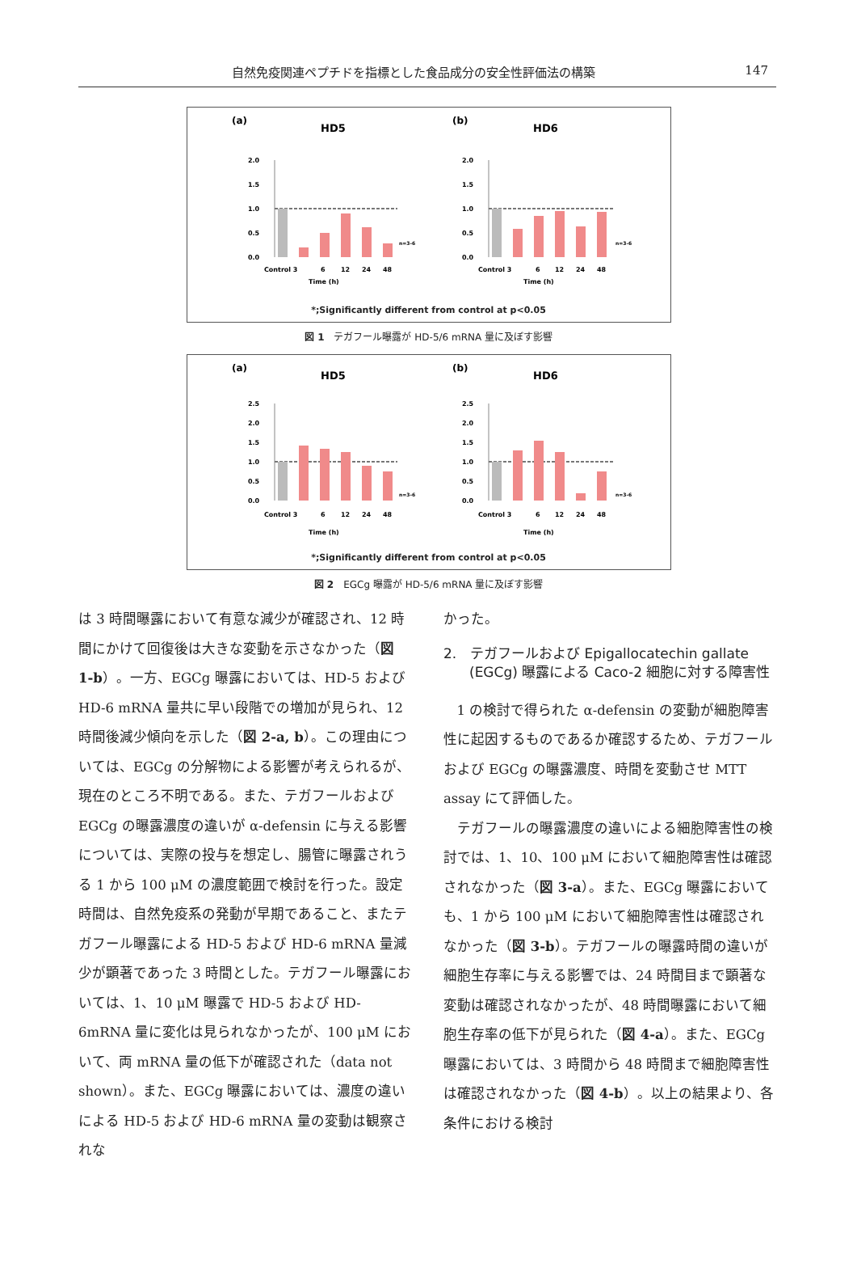自然免疫関連ペプチドを指標とした食品成分の安全性評価法の構築 147
(a)
HD5
2.0
1.5
1.0
0.5
0.0
Control 3
6
12
24
48
Time (h)
n=3-6
(b)
HD6
2.0
1.5
1.0
0.5
0.0
Control 3
6
12
24
48
Time (h)
n=3-6
*;Significantly different from control at p<0.05
図 1　テガフール曝露が HD-5/6 mRNA 量に及ぼす影響
(a)
HD5
2.5
2.0
1.5
1.0
0.5
0.0
Control 3
6
12
24
48
Time (h)
n=3-6
(b)
HD6
2.5
2.0
1.5
1.0
0.5
0.0
Control 3
6
12
24
48
Time (h)
n=3-6
*;Significantly different from control at p<0.05
図 2　EGCg 曝露が HD-5/6 mRNA 量に及ぼす影響
は 3 時間曝露において有意な減少が確認され、12 時間にかけて回復後は大きな変動を示さなかった（図 1-b）。一方、EGCg 曝露においては、HD-5 および HD-6 mRNA 量共に早い段階での増加が見られ、12 時間後減少傾向を示した（図 2-a, b）。この理由については、EGCg の分解物による影響が考えられるが、現在のところ不明である。また、テガフールおよび EGCg の曝露濃度の違いが α-defensin に与える影響については、実際の投与を想定し、腸管に曝露されうる 1 から 100 μM の濃度範囲で検討を行った。設定時間は、自然免疫系の発動が早期であること、またテガフール曝露による HD-5 および HD-6 mRNA 量減少が顕著であった 3 時間とした。テガフール曝露においては、1、10 μM 曝露で HD-5 および HD-6mRNA 量に変化は見られなかったが、100 μM において、両 mRNA 量の低下が確認された（data not shown）。また、EGCg 曝露においては、濃度の違いによる HD-5 および HD-6 mRNA 量の変動は観察されな
かった。
2.　テガフールおよび Epigallocatechin gallate (EGCg) 曝露による Caco-2 細胞に対する障害性
1 の検討で得られた α-defensin の変動が細胞障害性に起因するものであるか確認するため、テガフールおよび EGCg の曝露濃度、時間を変動させ MTT assay にて評価した。
テガフールの曝露濃度の違いによる細胞障害性の検討では、1、10、100 μM において細胞障害性は確認されなかった（図 3-a）。また、EGCg 曝露においても、1 から 100 μM において細胞障害性は確認されなかった（図 3-b）。テガフールの曝露時間の違いが細胞生存率に与える影響では、24 時間目まで顕著な変動は確認されなかったが、48 時間曝露において細胞生存率の低下が見られた（図 4-a）。また、EGCg 曝露においては、3 時間から 48 時間まで細胞障害性は確認されなかった（図 4-b）。以上の結果より、各条件における検討